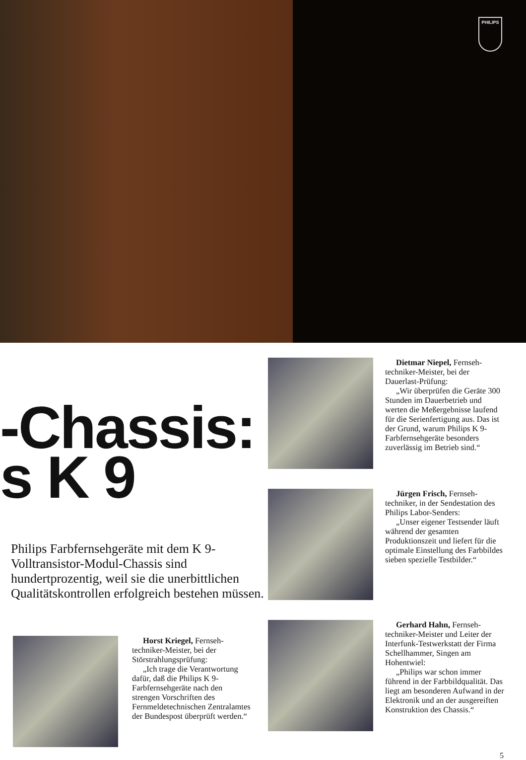PHILIPS
-Chassis:
s K 9
Philips Farbfernsehgeräte mit dem K 9-Volltransistor-Modul-Chassis sind hundertprozentig, weil sie die unerbittlichen Qualitätskontrollen erfolgreich bestehen müssen.
Horst Kriegel, Fernseh-techniker-Meister, bei der Störstrahlungsprüfung:
„Ich trage die Verantwortung dafür, daß die Philips K 9-Farbfernsehgeräte nach den strengen Vorschriften des Fernmeldetechnischen Zentralamtes der Bundespost überprüft werden.“
Dietmar Niepel, Fernseh-techniker-Meister, bei der Dauerlast-Prüfung:
„Wir überprüfen die Geräte 300 Stunden im Dauerbetrieb und werten die Meßergebnisse laufend für die Serienfertigung aus. Das ist der Grund, warum Philips K 9-Farbfernsehgeräte besonders zuverlässig im Betrieb sind.“
Jürgen Frisch, Fernseh-techniker, in der Sendestation des Philips Labor-Senders:
„Unser eigener Testsender läuft während der gesamten Produktionszeit und liefert für die optimale Einstellung des Farbbildes sieben spezielle Testbilder.“
Gerhard Hahn, Fernseh-techniker-Meister und Leiter der Interfunk-Testwerkstatt der Firma Schellhammer, Singen am Hohentwiel:
„Philips war schon immer führend in der Farbbildqualität. Das liegt am besonderen Aufwand in der Elektronik und an der ausgereiften Konstruktion des Chassis.“
5